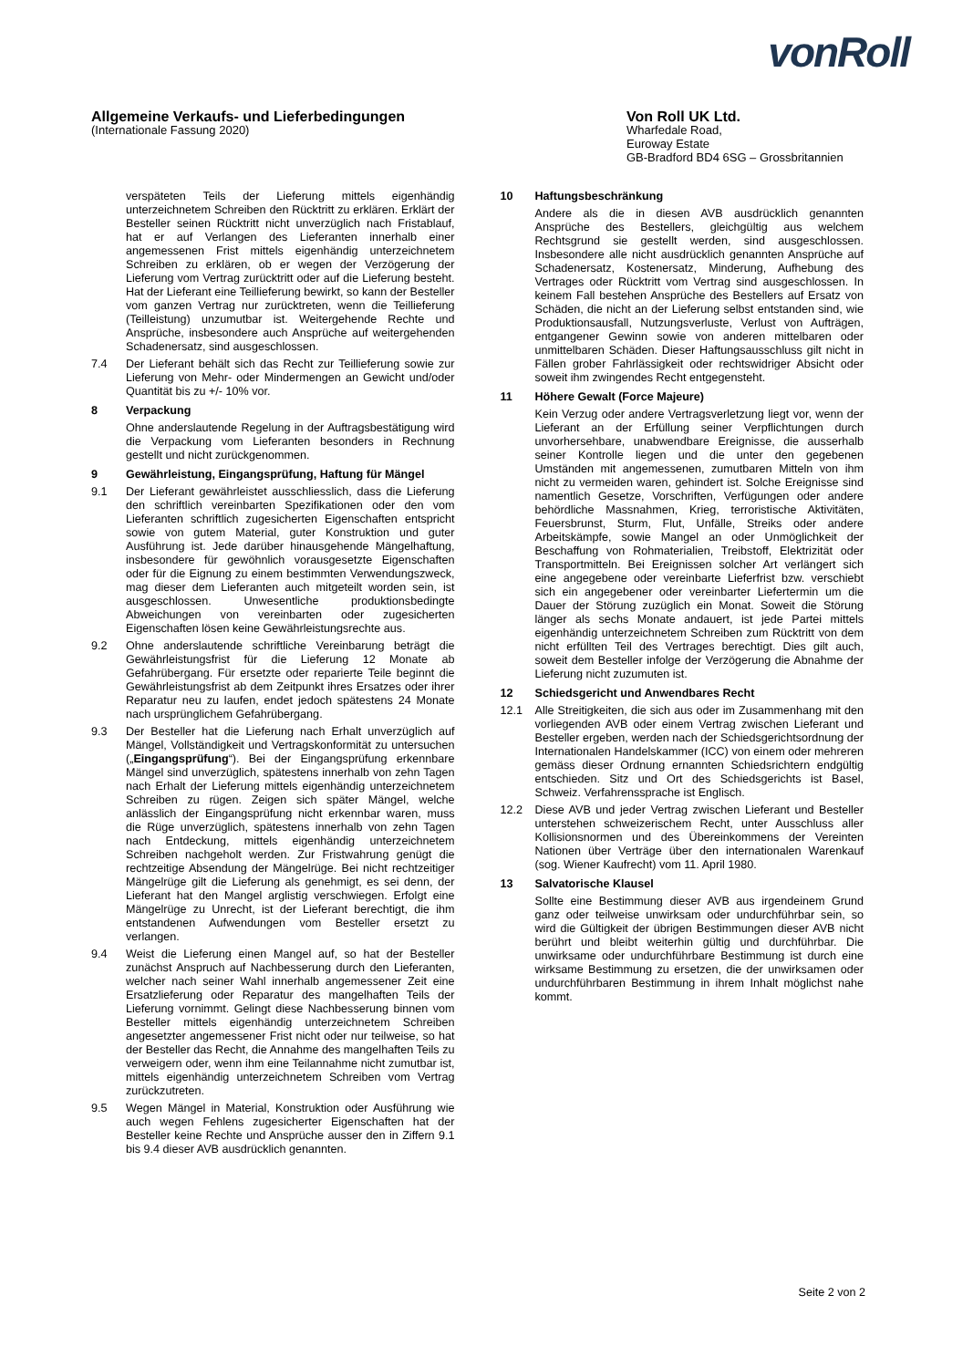vonRoll
Allgemeine Verkaufs- und Lieferbedingungen
(Internationale Fassung 2020)
Von Roll UK Ltd.
Wharfedale Road,
Euroway Estate
GB-Bradford BD4 6SG – Grossbritannien
verspäteten Teils der Lieferung mittels eigenhändig unterzeichnetem Schreiben den Rücktritt zu erklären. Erklärt der Besteller seinen Rücktritt nicht unverzüglich nach Fristablauf, hat er auf Verlangen des Lieferanten innerhalb einer angemessenen Frist mittels eigenhändig unterzeichnetem Schreiben zu erklären, ob er wegen der Verzögerung der Lieferung vom Vertrag zurücktritt oder auf die Lieferung besteht. Hat der Lieferant eine Teillieferung bewirkt, so kann der Besteller vom ganzen Vertrag nur zurücktreten, wenn die Teillieferung (Teilleistung) unzumutbar ist. Weitergehende Rechte und Ansprüche, insbesondere auch Ansprüche auf weitergehenden Schadenersatz, sind ausgeschlossen.
7.4 Der Lieferant behält sich das Recht zur Teillieferung sowie zur Lieferung von Mehr- oder Mindermengen an Gewicht und/oder Quantität bis zu +/- 10% vor.
8 Verpackung
Ohne anderslautende Regelung in der Auftragsbestätigung wird die Verpackung vom Lieferanten besonders in Rechnung gestellt und nicht zurückgenommen.
9 Gewährleistung, Eingangsprüfung, Haftung für Mängel
9.1 Der Lieferant gewährleistet ausschliesslich, dass die Lieferung den schriftlich vereinbarten Spezifikationen oder den vom Lieferanten schriftlich zugesicherten Eigenschaften entspricht sowie von gutem Material, guter Konstruktion und guter Ausführung ist. Jede darüber hinausgehende Mängelhaftung, insbesondere für gewöhnlich vorausgesetzte Eigenschaften oder für die Eignung zu einem bestimmten Verwendungszweck, mag dieser dem Lieferanten auch mitgeteilt worden sein, ist ausgeschlossen. Unwesentliche produktionsbedingte Abweichungen von vereinbarten oder zugesicherten Eigenschaften lösen keine Gewährleistungsrechte aus.
9.2 Ohne anderslautende schriftliche Vereinbarung beträgt die Gewährleistungsfrist für die Lieferung 12 Monate ab Gefahrübergang. Für ersetzte oder reparierte Teile beginnt die Gewährleistungsfrist ab dem Zeitpunkt ihres Ersatzes oder ihrer Reparatur neu zu laufen, endet jedoch spätestens 24 Monate nach ursprünglichem Gefahrübergang.
9.3 Der Besteller hat die Lieferung nach Erhalt unverzüglich auf Mängel, Vollständigkeit und Vertragskonformität zu untersuchen („Eingangsprüfung“). Bei der Eingangsprüfung erkennbare Mängel sind unverzüglich, spätestens innerhalb von zehn Tagen nach Erhalt der Lieferung mittels eigenhändig unterzeichnetem Schreiben zu rügen. Zeigen sich später Mängel, welche anlässlich der Eingangsprüfung nicht erkennbar waren, muss die Rüge unverzüglich, spätestens innerhalb von zehn Tagen nach Entdeckung, mittels eigenhändig unterzeichnetem Schreiben nachgeholt werden. Zur Fristwahrung genügt die rechtzeitige Absendung der Mängelrüge. Bei nicht rechtzeitiger Mängelrüge gilt die Lieferung als genehmigt, es sei denn, der Lieferant hat den Mangel arglistig verschwiegen. Erfolgt eine Mängelrüge zu Unrecht, ist der Lieferant berechtigt, die ihm entstandenen Aufwendungen vom Besteller ersetzt zu verlangen.
9.4 Weist die Lieferung einen Mangel auf, so hat der Besteller zunächst Anspruch auf Nachbesserung durch den Lieferanten, welcher nach seiner Wahl innerhalb angemessener Zeit eine Ersatzlieferung oder Reparatur des mangelhaften Teils der Lieferung vornimmt. Gelingt diese Nachbesserung binnen vom Besteller mittels eigenhändig unterzeichnetem Schreiben angesetzter angemessener Frist nicht oder nur teilweise, so hat der Besteller das Recht, die Annahme des mangelhaften Teils zu verweigern oder, wenn ihm eine Teilannahme nicht zumutbar ist, mittels eigenhändig unterzeichnetem Schreiben vom Vertrag zurückzutreten.
9.5 Wegen Mängel in Material, Konstruktion oder Ausführung wie auch wegen Fehlens zugesicherter Eigenschaften hat der Besteller keine Rechte und Ansprüche ausser den in Ziffern 9.1 bis 9.4 dieser AVB ausdrücklich genannten.
10 Haftungsbeschränkung
Andere als die in diesen AVB ausdrücklich genannten Ansprüche des Bestellers, gleichgültig aus welchem Rechtsgrund sie gestellt werden, sind ausgeschlossen. Insbesondere alle nicht ausdrücklich genannten Ansprüche auf Schadenersatz, Kostenersatz, Minderung, Aufhebung des Vertrages oder Rücktritt vom Vertrag sind ausgeschlossen. In keinem Fall bestehen Ansprüche des Bestellers auf Ersatz von Schäden, die nicht an der Lieferung selbst entstanden sind, wie Produktionsausfall, Nutzungsverluste, Verlust von Aufträgen, entgangener Gewinn sowie von anderen mittelbaren oder unmittelbaren Schäden. Dieser Haftungsausschluss gilt nicht in Fällen grober Fahrlässigkeit oder rechtswidriger Absicht oder soweit ihm zwingendes Recht entgegensteht.
11 Höhere Gewalt (Force Majeure)
Kein Verzug oder andere Vertragsverletzung liegt vor, wenn der Lieferant an der Erfüllung seiner Verpflichtungen durch unvorhersehbare, unabwendbare Ereignisse, die ausserhalb seiner Kontrolle liegen und die unter den gegebenen Umständen mit angemessenen, zumutbaren Mitteln von ihm nicht zu vermeiden waren, gehindert ist. Solche Ereignisse sind namentlich Gesetze, Vorschriften, Verfügungen oder andere behördliche Massnahmen, Krieg, terroristische Aktivitäten, Feuersbrunst, Sturm, Flut, Unfälle, Streiks oder andere Arbeitskämpfe, sowie Mangel an oder Unmöglichkeit der Beschaffung von Rohmaterialien, Treibstoff, Elektrizität oder Transportmitteln. Bei Ereignissen solcher Art verlängert sich eine angegebene oder vereinbarte Lieferfrist bzw. verschiebt sich ein angegebener oder vereinbarter Liefertermin um die Dauer der Störung zuzüglich ein Monat. Soweit die Störung länger als sechs Monate andauert, ist jede Partei mittels eigenhändig unterzeichnetem Schreiben zum Rücktritt von dem nicht erfüllten Teil des Vertrages berechtigt. Dies gilt auch, soweit dem Besteller infolge der Verzögerung die Abnahme der Lieferung nicht zuzumuten ist.
12 Schiedsgericht und Anwendbares Recht
12.1 Alle Streitigkeiten, die sich aus oder im Zusammenhang mit den vorliegenden AVB oder einem Vertrag zwischen Lieferant und Besteller ergeben, werden nach der Schiedsgerichtsordnung der Internationalen Handelskammer (ICC) von einem oder mehreren gemäss dieser Ordnung ernannten Schiedsrichtern endgültig entschieden. Sitz und Ort des Schiedsgerichts ist Basel, Schweiz. Verfahrenssprache ist Englisch.
12.2 Diese AVB und jeder Vertrag zwischen Lieferant und Besteller unterstehen schweizerischem Recht, unter Ausschluss aller Kollisionsnormen und des Übereinkommens der Vereinten Nationen über Verträge über den internationalen Warenkauf (sog. Wiener Kaufrecht) vom 11. April 1980.
13 Salvatorische Klausel
Sollte eine Bestimmung dieser AVB aus irgendeinem Grund ganz oder teilweise unwirksam oder undurchführbar sein, so wird die Gültigkeit der übrigen Bestimmungen dieser AVB nicht berührt und bleibt weiterhin gültig und durchführbar. Die unwirksame oder undurchführbare Bestimmung ist durch eine wirksame Bestimmung zu ersetzen, die der unwirksamen oder undurchführbaren Bestimmung in ihrem Inhalt möglichst nahe kommt.
Seite 2 von 2